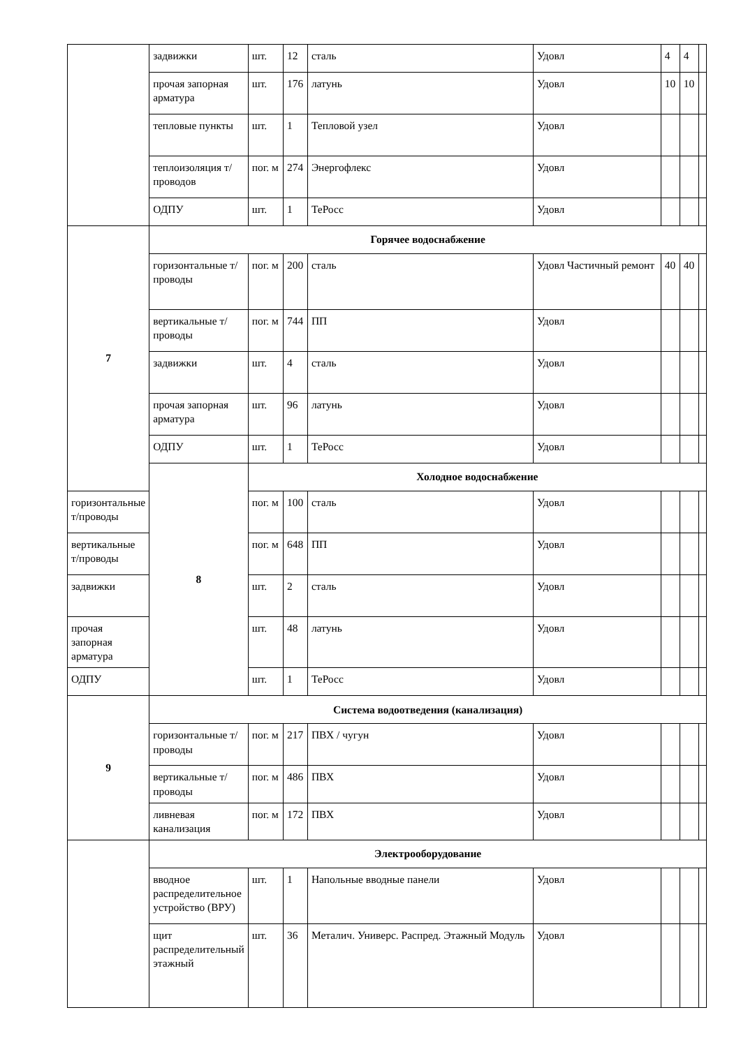| | задвижки | шт. | 12 | сталь | Удовл | 4 | 4 | |
| | прочая запорная арматура | шт. | 176 | латунь | Удовл | 10 | 10 | |
| | тепловые пункты | шт. | 1 | Тепловой узел | Удовл | | | |
| | теплоизоляция т/проводов | пог. м | 274 | Энергофлекс | Удовл | | | |
| | ОДПУ | шт. | 1 | ТеРосс | Удовл | | | |
| 7 | Горячее водоснабжение | | | | | | | |
| | горизонтальные т/проводы | пог. м | 200 | сталь | Удовл Частичный ремонт | 40 | 40 | |
| | вертикальные т/проводы | пог. м | 744 | ПП | Удовл | | | |
| | задвижки | шт. | 4 | сталь | Удовл | | | |
| | прочая запорная арматура | шт. | 96 | латунь | Удовл | | | |
| | ОДПУ | шт. | 1 | ТеРосс | Удовл | | | |
| | 8 | Холодное водоснабжение | | | | | | |
| горизонтальные т/проводы | | пог. м | 100 | сталь | Удовл | | | |
| вертикальные т/проводы | | пог. м | 648 | ПП | Удовл | | | |
| задвижки | | шт. | 2 | сталь | Удовл | | | |
| прочая запорная арматура | | шт. | 48 | латунь | Удовл | | | |
| ОДПУ | | шт. | 1 | ТеРосс | Удовл | | | |
| 9 | Система водоотведения (канализация) | | | | | | | |
| | горизонтальные т/проводы | пог. м | 217 | ПВХ / чугун | Удовл | | | |
| | вертикальные т/проводы | пог. м | 486 | ПВХ | Удовл | | | |
| | ливневая канализация | пог. м | 172 | ПВХ | Удовл | | | |
| | Электрооборудование | | | | | | | |
| | вводное распределительное устройство (ВРУ) | шт. | 1 | Напольные вводные панели | Удовл | | | |
| | щит распределительный этажный | шт. | 36 | Металич. Универс. Распред. Этажный Модуль | Удовл | | | |